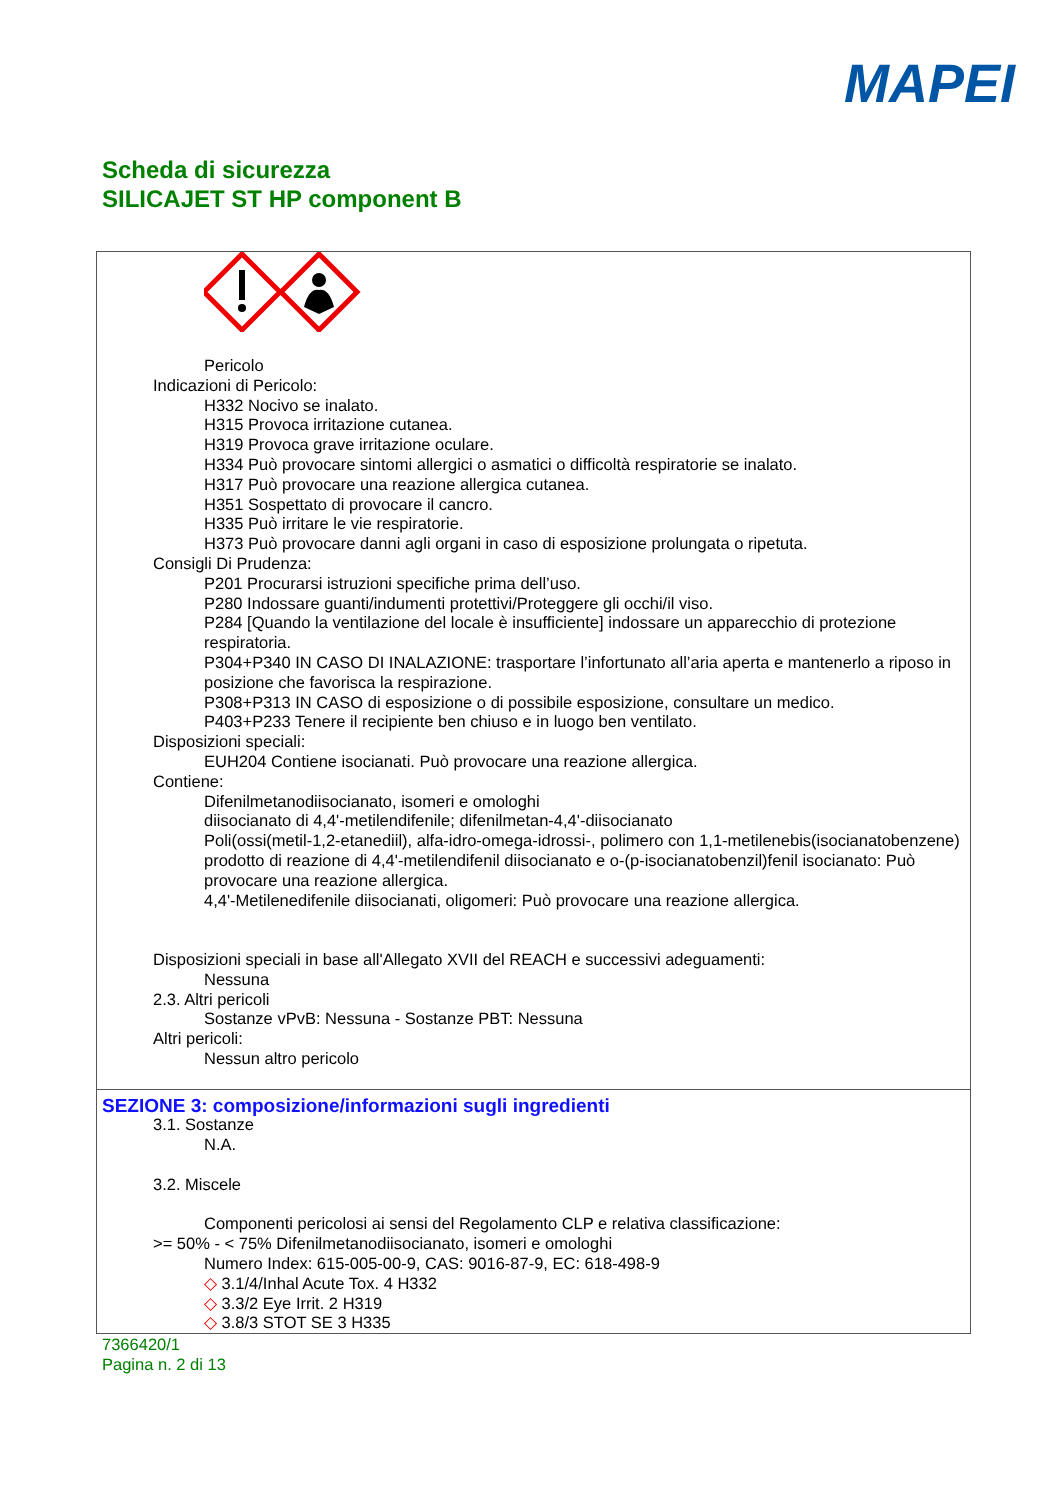MAPEI
Scheda di sicurezza
SILICAJET ST HP component B
Pericolo
Indicazioni di Pericolo:
H332 Nocivo se inalato.
H315 Provoca irritazione cutanea.
H319 Provoca grave irritazione oculare.
H334 Può provocare sintomi allergici o asmatici o difficoltà respiratorie se inalato.
H317 Può provocare una reazione allergica cutanea.
H351 Sospettato di provocare il cancro.
H335 Può irritare le vie respiratorie.
H373 Può provocare danni agli organi in caso di esposizione prolungata o ripetuta.
Consigli Di Prudenza:
P201 Procurarsi istruzioni specifiche prima dell’uso.
P280 Indossare guanti/indumenti protettivi/Proteggere gli occhi/il viso.
P284 [Quando la ventilazione del locale è insufficiente] indossare un apparecchio di protezione respiratoria.
P304+P340 IN CASO DI INALAZIONE: trasportare l’infortunato all’aria aperta e mantenerlo a riposo in posizione che favorisca la respirazione.
P308+P313 IN CASO di esposizione o di possibile esposizione, consultare un medico.
P403+P233 Tenere il recipiente ben chiuso e in luogo ben ventilato.
Disposizioni speciali:
EUH204 Contiene isocianati. Può provocare una reazione allergica.
Contiene:
Difenilmetanodiisocianato, isomeri e omologhi
diisocianato di 4,4'-metilendifenile; difenilmetan-4,4'-diisocianato
Poli(ossi(metil-1,2-etanediil), alfa-idro-omega-idrossi-, polimero con 1,1-metilenebis(isocianatobenzene)
prodotto di reazione di 4,4'-metilendifenil diisocianato e o-(p-isocianatobenzil)fenil isocianato: Può provocare una reazione allergica.
4,4'-Metilenedifenile diisocianati, oligomeri: Può provocare una reazione allergica.
Disposizioni speciali in base all'Allegato XVII del REACH e successivi adeguamenti:
Nessuna
2.3. Altri pericoli
Sostanze vPvB: Nessuna - Sostanze PBT: Nessuna
Altri pericoli:
Nessun altro pericolo
SEZIONE 3: composizione/informazioni sugli ingredienti
3.1. Sostanze
N.A.
3.2. Miscele
Componenti pericolosi ai sensi del Regolamento CLP e relativa classificazione:
>= 50% - < 75% Difenilmetanodiisocianato, isomeri e omologhi
Numero Index: 615-005-00-9, CAS: 9016-87-9, EC: 618-498-9
◇ 3.1/4/Inhal Acute Tox. 4 H332
◇ 3.3/2 Eye Irrit. 2 H319
◇ 3.8/3 STOT SE 3 H335
7366420/1
Pagina n. 2 di 13